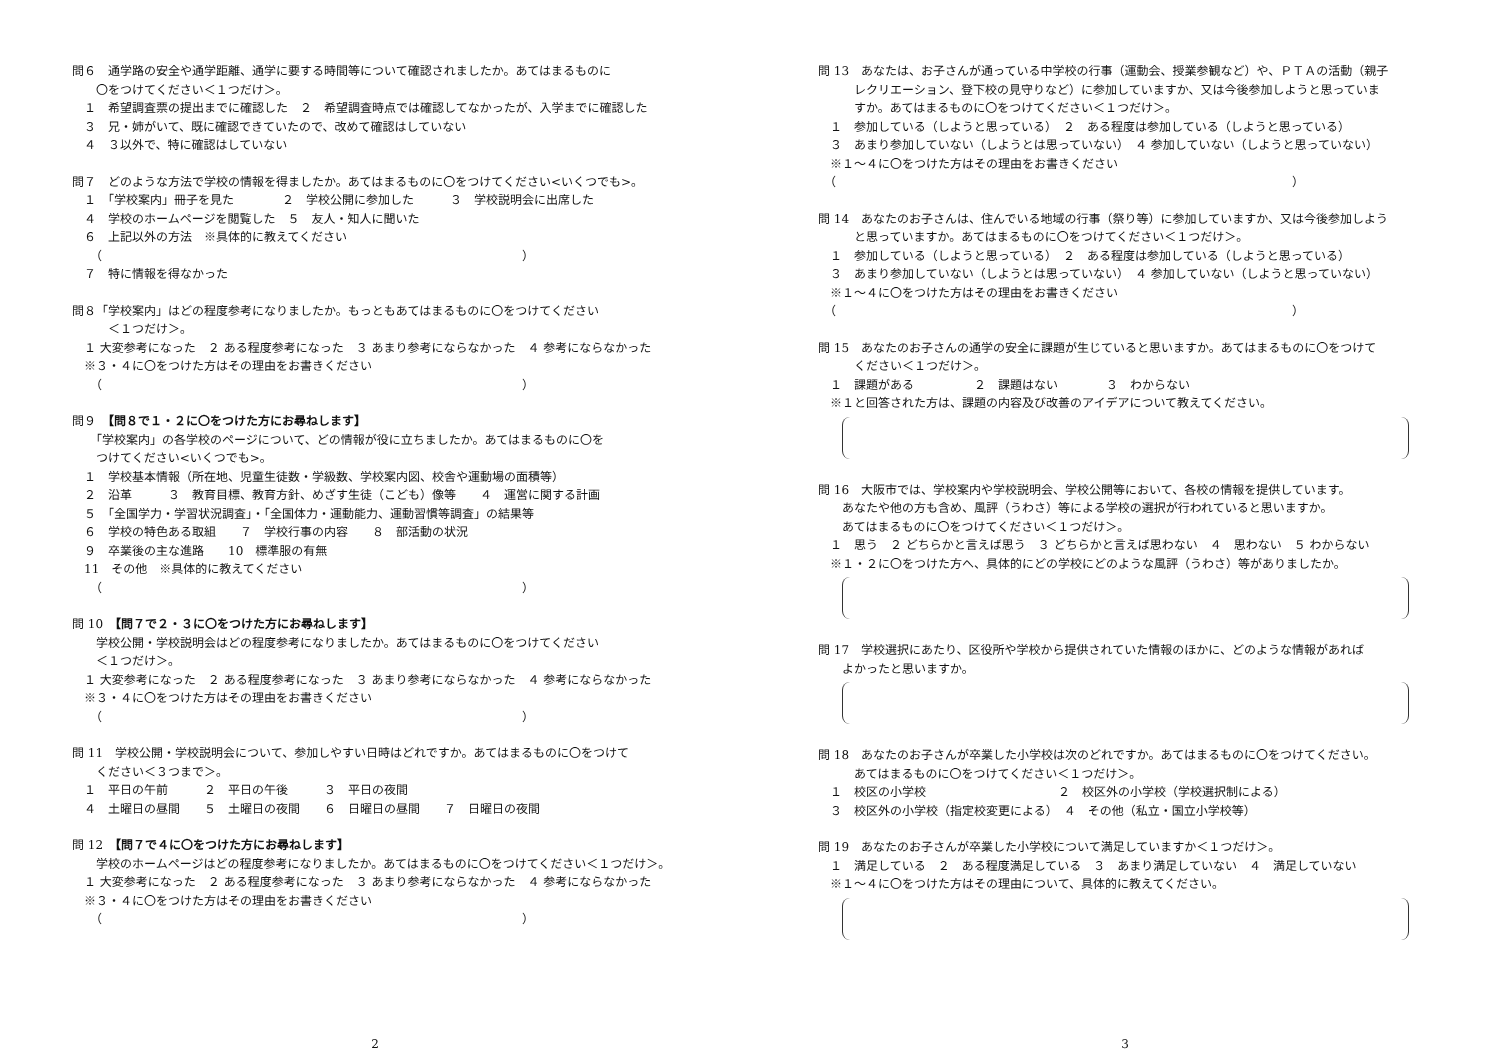問６　通学路の安全や通学距離、通学に要する時間等について確認されましたか。あてはまるものに
　　〇をつけてください＜１つだけ＞。
　１　希望調査票の提出までに確認した　２　希望調査時点では確認してなかったが、入学までに確認した
　３　兄・姉がいて、既に確認できていたので、改めて確認はしていない
　４　３以外で、特に確認はしていない
問７　どのような方法で学校の情報を得ましたか。あてはまるものに〇をつけてください<いくつでも>。
　１　「学校案内」冊子を見た　　　　２　学校公開に参加した　　　３　学校説明会に出席した
　４　学校のホームページを閲覧した　５　友人・知人に聞いた
　６　上記以外の方法　※具体的に教えてください
　　（　　　　　　　　　　　　　　　　　　　　　　　　　　　　　　　　　　　）
　７　特に情報を得なかった
問８「学校案内」はどの程度参考になりましたか。もっともあてはまるものに〇をつけてください
　　　＜１つだけ＞。
　１ 大変参考になった　２ ある程度参考になった　３ あまり参考にならなかった　４ 参考にならなかった
　※３・４に〇をつけた方はその理由をお書きください
　　（　　　　　　　　　　　　　　　　　　　　　　　　　　　　　　　　　　　）
問９　【問８で１・２に〇をつけた方にお尋ねします】
　　「学校案内」の各学校のページについて、どの情報が役に立ちましたか。あてはまるものに〇を
　　つけてください<いくつでも>。
　１　学校基本情報（所在地、児童生徒数・学級数、学校案内図、校舎や運動場の面積等）
　２　沿革　　　３　教育目標、教育方針、めざす生徒（こども）像等　　４　運営に関する計画
　５　「全国学力・学習状況調査」・「全国体力・運動能力、運動習慣等調査」の結果等
　６　学校の特色ある取組　　７　学校行事の内容　　８　部活動の状況
　９　卒業後の主な進路　　10　標準服の有無
　11　その他　※具体的に教えてください
　　（　　　　　　　　　　　　　　　　　　　　　　　　　　　　　　　　　　　）
問 10　【問７で２・３に〇をつけた方にお尋ねします】
　　学校公開・学校説明会はどの程度参考になりましたか。あてはまるものに〇をつけてください
　　＜１つだけ＞。
　１ 大変参考になった　２ ある程度参考になった　３ あまり参考にならなかった　４ 参考にならなかった
　※３・４に〇をつけた方はその理由をお書きください
　　（　　　　　　　　　　　　　　　　　　　　　　　　　　　　　　　　　　　）
問 11　学校公開・学校説明会について、参加しやすい日時はどれですか。あてはまるものに〇をつけて
　　ください＜３つまで＞。
　１　平日の午前　　　２　平日の午後　　　３　平日の夜間
　４　土曜日の昼間　　５　土曜日の夜間　　６　日曜日の昼間　　７　日曜日の夜間
問 12　【問７で４に〇をつけた方にお尋ねします】
　　学校のホームページはどの程度参考になりましたか。あてはまるものに〇をつけてください＜１つだけ＞。
　１ 大変参考になった　２ ある程度参考になった　３ あまり参考にならなかった　４ 参考にならなかった
　※３・４に〇をつけた方はその理由をお書きください
　　（　　　　　　　　　　　　　　　　　　　　　　　　　　　　　　　　　　　）
2
問 13　あなたは、お子さんが通っている中学校の行事（運動会、授業参観など）や、ＰＴＡの活動（親子
　　　レクリエーション、登下校の見守りなど）に参加していますか、又は今後参加しようと思っていま
　　　すか。あてはまるものに〇をつけてください＜１つだけ＞。
　１　参加している（しようと思っている）　２　ある程度は参加している（しようと思っている）
　３　あまり参加していない（しようとは思っていない）　４ 参加していない（しようと思っていない）
　※１～４に〇をつけた方はその理由をお書きください
　（　　　　　　　　　　　　　　　　　　　　　　　　　　　　　　　　　　　　　　）
問 14　あなたのお子さんは、住んでいる地域の行事（祭り等）に参加していますか、又は今後参加しよう
　　　と思っていますか。あてはまるものに〇をつけてください＜１つだけ＞。
　１　参加している（しようと思っている）　２　ある程度は参加している（しようと思っている）
　３　あまり参加していない（しようとは思っていない）　４ 参加していない（しようと思っていない）
　※１～４に〇をつけた方はその理由をお書きください
　（　　　　　　　　　　　　　　　　　　　　　　　　　　　　　　　　　　　　　　）
問 15　あなたのお子さんの通学の安全に課題が生じていると思いますか。あてはまるものに〇をつけて
　　　ください＜１つだけ＞。
　１　課題がある　　　　　２　課題はない　　　　３　わからない
　※１と回答された方は、課題の内容及び改善のアイデアについて教えてください。
問 16　大阪市では、学校案内や学校説明会、学校公開等において、各校の情報を提供しています。
　　あなたや他の方も含め、風評（うわさ）等による学校の選択が行われていると思いますか。
　　あてはまるものに〇をつけてください＜１つだけ＞。
　１　思う　２ どちらかと言えば思う　３ どちらかと言えば思わない　４　思わない　５ わからない
　※１・２に〇をつけた方へ、具体的にどの学校にどのような風評（うわさ）等がありましたか。
問 17　学校選択にあたり、区役所や学校から提供されていた情報のほかに、どのような情報があれば
　　よかったと思いますか。
問 18　あなたのお子さんが卒業した小学校は次のどれですか。あてはまるものに〇をつけてください。
　　　あてはまるものに〇をつけてください＜１つだけ＞。
　１　校区の小学校　　　　　　　　　　　２　校区外の小学校（学校選択制による）
　３　校区外の小学校（指定校変更による）　４　その他（私立・国立小学校等）
問 19　あなたのお子さんが卒業した小学校について満足していますか＜１つだけ＞。
　１　満足している　２　ある程度満足している　３　あまり満足していない　４　満足していない
　※１～４に〇をつけた方はその理由について、具体的に教えてください。
3